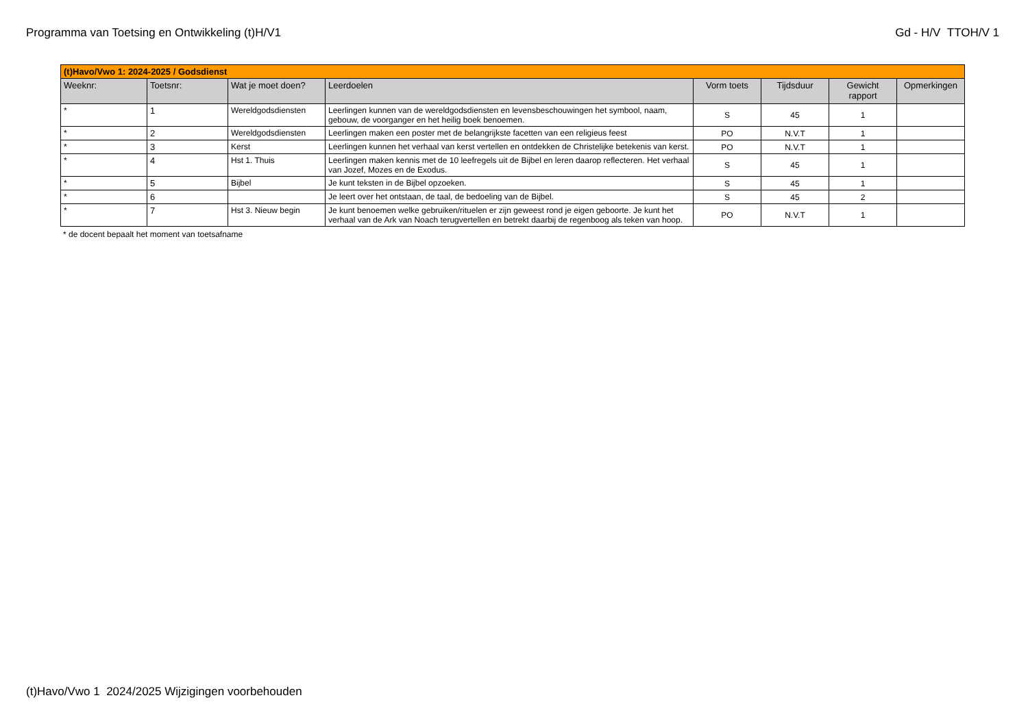Programma van Toetsing en Ontwikkeling (t)H/V1 Gd - H/V TTOH/V 1
| (t)Havo/Vwo 1: 2024-2025 / Godsdienst | | | | | | | |
| Weeknr: | Toetsnr: | Wat je moet doen? | Leerdoelen | Vorm toets | Tijdsduur | Gewicht rapport | Opmerkingen |
| * | 1 | Wereldgodsdiensten | Leerlingen kunnen van de wereldgodsdiensten en levensbeschouwingen het symbool, naam, gebouw, de voorganger en het heilig boek benoemen. | S | 45 | 1 | |
| * | 2 | Wereldgodsdiensten | Leerlingen maken een poster met de belangrijkste facetten van een religieus feest | PO | N.V.T | 1 | |
| * | 3 | Kerst | Leerlingen kunnen het verhaal van kerst vertellen en ontdekken de Christelijke betekenis van kerst. | PO | N.V.T | 1 | |
| * | 4 | Hst 1. Thuis | Leerlingen maken kennis met de 10 leefregels uit de Bijbel en leren daarop reflecteren. Het verhaal van Jozef, Mozes en de Exodus. | S | 45 | 1 | |
| * | 5 | Bijbel | Je kunt teksten in de Bijbel opzoeken. | S | 45 | 1 | |
| * | 6 | | Je leert over het ontstaan, de taal, de bedoeling van de Bijbel. | S | 45 | 2 | |
| * | 7 | Hst 3. Nieuw begin | Je kunt benoemen welke gebruiken/rituelen er zijn geweest rond je eigen geboorte. Je kunt het verhaal van de Ark van Noach terugvertellen en betrekt daarbij de regenboog als teken van hoop. | PO | N.V.T | 1 | |
* de docent bepaalt het moment van toetsafname
(t)Havo/Vwo 1 2024/2025 Wijzigingen voorbehouden